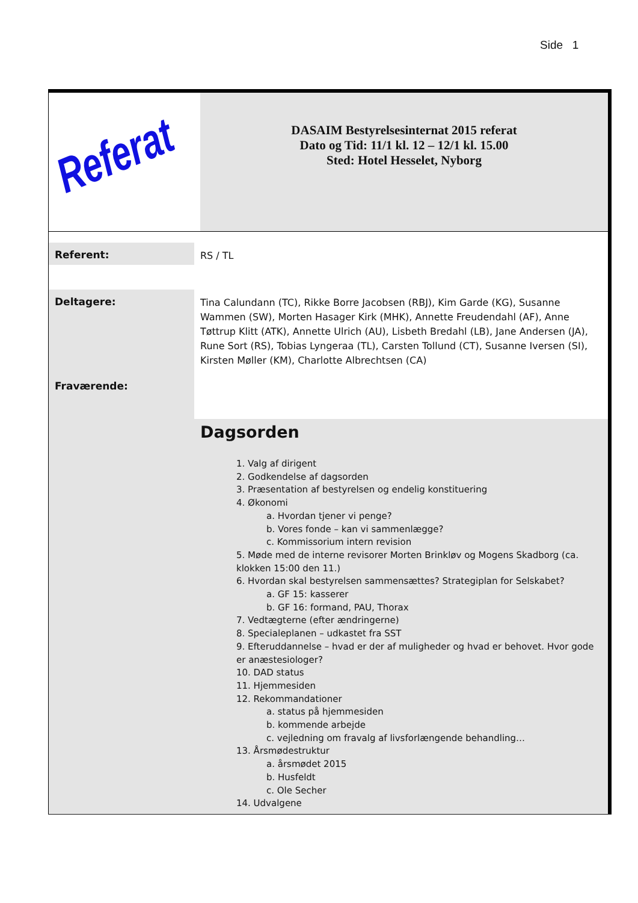Side 1
Referat
DASAIM Bestyrelsesinternat 2015 referat
Dato og Tid: 11/1 kl. 12 – 12/1 kl. 15.00
Sted: Hotel Hesselet, Nyborg
Referent:
RS / TL
Deltagere:
Fraværende:
Tina Calundann (TC), Rikke Borre Jacobsen (RBJ), Kim Garde (KG), Susanne Wammen (SW), Morten Hasager Kirk (MHK), Annette Freudendahl (AF), Anne Tøttrup Klitt (ATK), Annette Ulrich (AU), Lisbeth Bredahl (LB), Jane Andersen (JA), Rune Sort (RS), Tobias Lyngeraa (TL), Carsten Tollund (CT), Susanne Iversen (SI), Kirsten Møller (KM), Charlotte Albrechtsen (CA)
Dagsorden
1. Valg af dirigent
2. Godkendelse af dagsorden
3. Præsentation af bestyrelsen og endelig konstituering
4. Økonomi
a. Hvordan tjener vi penge?
b. Vores fonde – kan vi sammenlægge?
c. Kommissorium intern revision
5. Møde med de interne revisorer Morten Brinkløv og Mogens Skadborg (ca. klokken 15:00 den 11.)
6. Hvordan skal bestyrelsen sammensættes? Strategiplan for Selskabet?
a. GF 15: kasserer
b. GF 16: formand, PAU, Thorax
7. Vedtægterne (efter ændringerne)
8. Specialeplanen – udkastet fra SST
9. Efteruddannelse – hvad er der af muligheder og hvad er behovet. Hvor gode er anæstesiologer?
10. DAD status
11. Hjemmesiden
12. Rekommandationer
a. status på hjemmesiden
b. kommende arbejde
c. vejledning om fravalg af livsforlængende behandling…
13. Årsmødestruktur
a. årsmødet 2015
b. Husfeldt
c. Ole Secher
14. Udvalgene